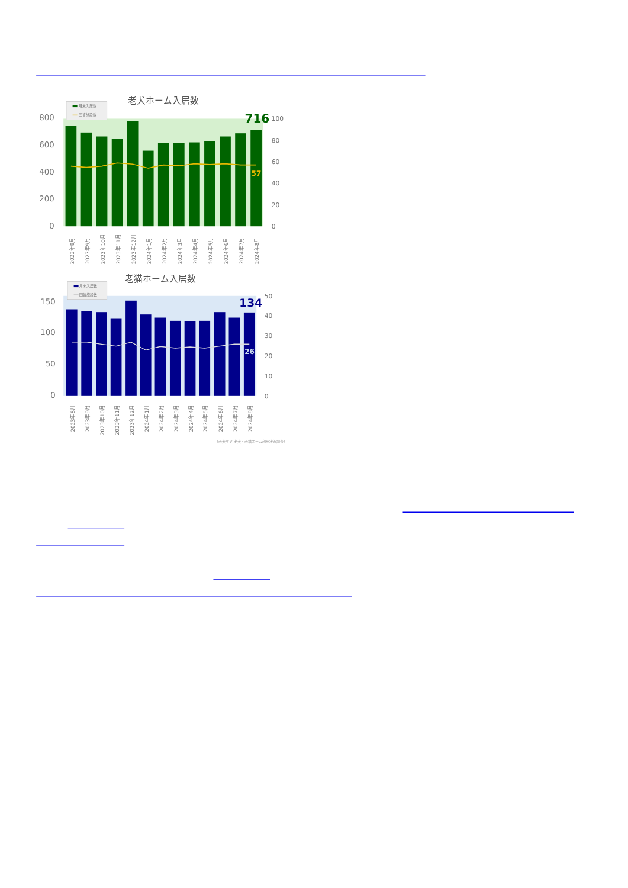老犬ホーム入居数
月末入居数
回答施設数
800
600
400
200
0
100
80
60
40
20
0
716
57
2023年8月
2023年9月
2023年10月
2023年11月
2023年12月
2024年1月
2024年2月
2024年3月
2024年4月
2024年5月
2024年6月
2024年7月
2024年8月
老猫ホーム入居数
月末入居数
回答施設数
150
100
50
0
50
40
30
20
10
0
134
26
2023年8月
2023年9月
2023年10月
2023年11月
2023年12月
2024年1月
2024年2月
2024年3月
2024年4月
2024年5月
2024年6月
2024年7月
2024年8月
（老犬ケア 老犬・老猫ホーム利用状況調査）